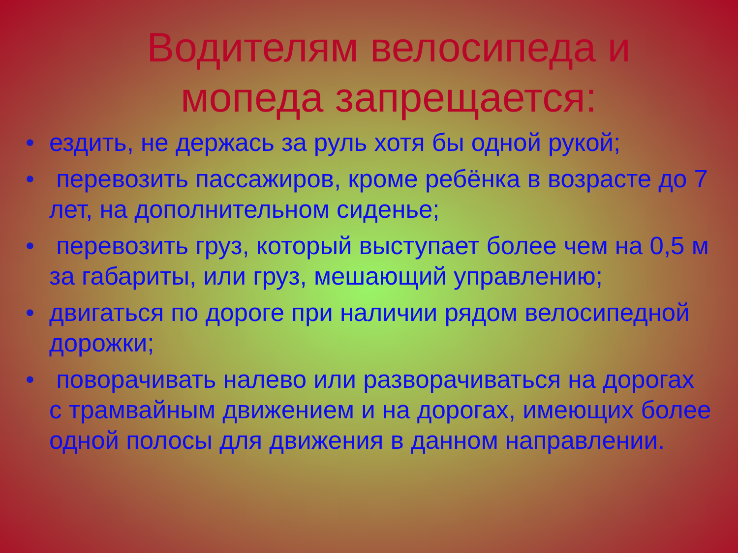Водителям велосипеда и мопеда запрещается:
• ездить, не держась за руль хотя бы одной рукой;
• перевозить пассажиров, кроме ребёнка в возрасте до 7 лет, на дополнительном сиденье;
• перевозить груз, который выступает более чем на 0,5 м за габариты, или груз, мешающий управлению;
• двигаться по дороге при наличии рядом велосипедной дорожки;
• поворачивать налево или разворачиваться на дорогах с трамвайным движением и на дорогах, имеющих более одной полосы для движения в данном направлении.